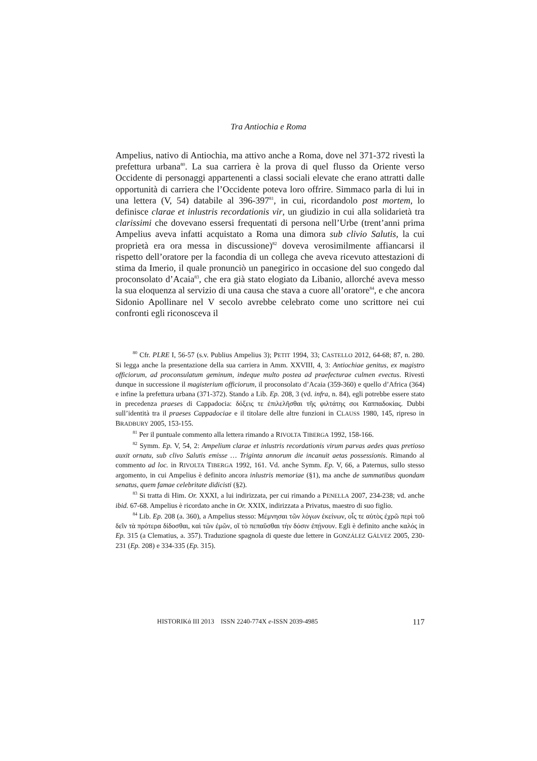Tra Antiochia e Roma
Ampelius, nativo di Antiochia, ma attivo anche a Roma, dove nel 371-372 rivestì la prefettura urbana<sup>80</sup>. La sua carriera è la prova di quel flusso da Oriente verso Occidente di personaggi appartenenti a classi sociali elevate che erano attratti dalle opportunità di carriera che l’Occidente poteva loro offrire. Simmaco parla di lui in una lettera (V, 54) databile al 396-397<sup>81</sup>, in cui, ricordandolo post mortem, lo definisce clarae et inlustris recordationis vir, un giudizio in cui alla solidarietà tra clarissimi che dovevano essersi frequentati di persona nell’Urbe (trent’anni prima Ampelius aveva infatti acquistato a Roma una dimora sub clivio Salutis, la cui proprietà era ora messa in discussione)<sup>82</sup> doveva verosimilmente affiancarsi il rispetto dell’oratore per la facondia di un collega che aveva ricevuto attestazioni di stima da Imerio, il quale pronunciò un panegirico in occasione del suo congedo dal proconsolato d’Acaia<sup>83</sup>, che era già stato elogiato da Libanio, allorché aveva messo la sua eloquenza al servizio di una causa che stava a cuore all’oratore<sup>84</sup>, e che ancora Sidonio Apollinare nel V secolo avrebbe celebrato come uno scrittore nei cui confronti egli riconosceva il
<sup>80</sup> Cfr. PLRE I, 56-57 (s.v. Publius Ampelius 3); PETIT 1994, 33; CASTELLO 2012, 64-68; 87, n. 280. Si legga anche la presentazione della sua carriera in Amm. XXVIII, 4, 3: Antiochiae genitus, ex magistro officiorum, ad proconsulatum geminum, indeque multo postea ad praefecturae culmen evectus. Rivestì dunque in successione il magisterium officiorum, il proconsolato d’Acaia (359-360) e quello d’Africa (364) e infine la prefettura urbana (371-372). Stando a Lib. Ep. 208, 3 (vd. infra, n. 84), egli potrebbe essere stato in precedenza praeses di Cappadocia: δόξεις τε ἐπιλελῆσθαι τῆς φιλτάτης σοι Καππαδοκίας. Dubbi sull’identità tra il praeses Cappadociae e il titolare delle altre funzioni in CLAUSS 1980, 145, ripreso in BRADBURY 2005, 153-155.
<sup>81</sup> Per il puntuale commento alla lettera rimando a RIVOLTA TIBERGA 1992, 158-166.
<sup>82</sup> Symm. Ep. V, 54, 2: Ampelium clarae et inlustris recordationis virum parvas aedes quas pretioso auxit ornatu, sub clivo Salutis emisse … Triginta annorum die incanuit aetas possessionis. Rimando al commento ad loc. in RIVOLTA TIBERGA 1992, 161. Vd. anche Symm. Ep. V, 66, a Paternus, sullo stesso argomento, in cui Ampelius è definito ancora inlustris memoriae (§1), ma anche de summatibus quondam senatus, quem famae celebritate didicisti (§2).
<sup>83</sup> Si tratta di Him. Or. XXXI, a lui indirizzata, per cui rimando a PENELLA 2007, 234-238; vd. anche ibid. 67-68. Ampelius è ricordato anche in Or. XXIX, indirizzata a Privatus, maestro di suo figlio.
<sup>84</sup> Lib. Ep. 208 (a. 360), a Ampelius stesso: Μέμνησαι τῶν λόγων ἐκείνων, οἷς τε αὐτὸς ἐχρῶ περὶ τοῦ δεῖν τὰ πρότερα δίδοσθαι, καὶ τῶν ἐμῶν, οἵ τὸ πεπαῦσθαι τὴν δόσιν ἐπῄνουν. Egli è definito anche καλός in Ep. 315 (a Clematius, a. 357). Traduzione spagnola di queste due lettere in GONZÁLEZ GÁLVEZ 2005, 230-231 (Ep. 208) e 334-335 (Ep. 315).
HISTORIKά III 2013 ISSN 2240-774X e-ISSN 2039-4985 117